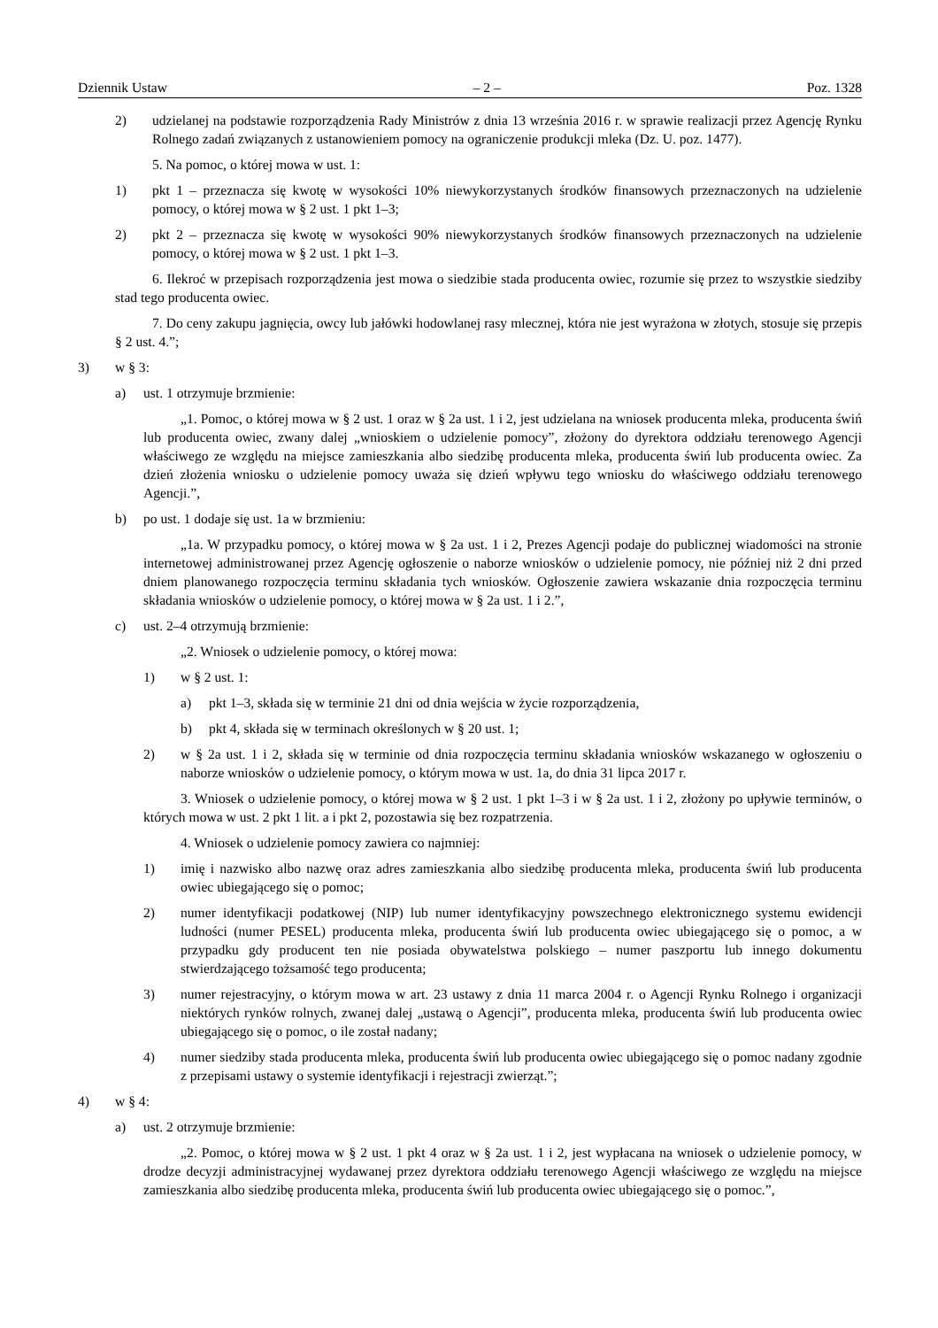Dziennik Ustaw – 2 – Poz. 1328
2) udzielanej na podstawie rozporządzenia Rady Ministrów z dnia 13 września 2016 r. w sprawie realizacji przez Agencję Rynku Rolnego zadań związanych z ustanowieniem pomocy na ograniczenie produkcji mleka (Dz. U. poz. 1477).
5. Na pomoc, o której mowa w ust. 1:
1) pkt 1 – przeznacza się kwotę w wysokości 10% niewykorzystanych środków finansowych przeznaczonych na udzielenie pomocy, o której mowa w § 2 ust. 1 pkt 1–3;
2) pkt 2 – przeznacza się kwotę w wysokości 90% niewykorzystanych środków finansowych przeznaczonych na udzielenie pomocy, o której mowa w § 2 ust. 1 pkt 1–3.
6. Ilekroć w przepisach rozporządzenia jest mowa o siedzibie stada producenta owiec, rozumie się przez to wszystkie siedziby stad tego producenta owiec.
7. Do ceny zakupu jagnięcia, owcy lub jałówki hodowlanej rasy mlecznej, która nie jest wyrażona w złotych, stosuje się przepis § 2 ust. 4.”;
3) w § 3:
a) ust. 1 otrzymuje brzmienie:
„1. Pomoc, o której mowa w § 2 ust. 1 oraz w § 2a ust. 1 i 2, jest udzielana na wniosek producenta mleka, producenta świń lub producenta owiec, zwany dalej „wnioskiem o udzielenie pomocy”, złożony do dyrektora oddziału terenowego Agencji właściwego ze względu na miejsce zamieszkania albo siedzibę producenta mleka, producenta świń lub producenta owiec. Za dzień złożenia wniosku o udzielenie pomocy uważa się dzień wpływu tego wniosku do właściwego oddziału terenowego Agencji.”,
b) po ust. 1 dodaje się ust. 1a w brzmieniu:
„1a. W przypadku pomocy, o której mowa w § 2a ust. 1 i 2, Prezes Agencji podaje do publicznej wiadomości na stronie internetowej administrowanej przez Agencję ogłoszenie o naborze wniosków o udzielenie pomocy, nie później niż 2 dni przed dniem planowanego rozpoczęcia terminu składania tych wniosków. Ogłoszenie zawiera wskazanie dnia rozpoczęcia terminu składania wniosków o udzielenie pomocy, o której mowa w § 2a ust. 1 i 2.”,
c) ust. 2–4 otrzymują brzmienie:
„2. Wniosek o udzielenie pomocy, o której mowa:
1) w § 2 ust. 1:
a) pkt 1–3, składa się w terminie 21 dni od dnia wejścia w życie rozporządzenia,
b) pkt 4, składa się w terminach określonych w § 20 ust. 1;
2) w § 2a ust. 1 i 2, składa się w terminie od dnia rozpoczęcia terminu składania wniosków wskazanego w ogłoszeniu o naborze wniosków o udzielenie pomocy, o którym mowa w ust. 1a, do dnia 31 lipca 2017 r.
3. Wniosek o udzielenie pomocy, o której mowa w § 2 ust. 1 pkt 1–3 i w § 2a ust. 1 i 2, złożony po upływie terminów, o których mowa w ust. 2 pkt 1 lit. a i pkt 2, pozostawia się bez rozpatrzenia.
4. Wniosek o udzielenie pomocy zawiera co najmniej:
1) imię i nazwisko albo nazwę oraz adres zamieszkania albo siedzibę producenta mleka, producenta świń lub producenta owiec ubiegającego się o pomoc;
2) numer identyfikacji podatkowej (NIP) lub numer identyfikacyjny powszechnego elektronicznego systemu ewidencji ludności (numer PESEL) producenta mleka, producenta świń lub producenta owiec ubiegającego się o pomoc, a w przypadku gdy producent ten nie posiada obywatelstwa polskiego – numer paszportu lub innego dokumentu stwierdzającego tożsamość tego producenta;
3) numer rejestracyjny, o którym mowa w art. 23 ustawy z dnia 11 marca 2004 r. o Agencji Rynku Rolnego i organizacji niektórych rynków rolnych, zwanej dalej „ustawą o Agencji”, producenta mleka, producenta świń lub producenta owiec ubiegającego się o pomoc, o ile został nadany;
4) numer siedziby stada producenta mleka, producenta świń lub producenta owiec ubiegającego się o pomoc nadany zgodnie z przepisami ustawy o systemie identyfikacji i rejestracji zwierząt.”;
4) w § 4:
a) ust. 2 otrzymuje brzmienie:
„2. Pomoc, o której mowa w § 2 ust. 1 pkt 4 oraz w § 2a ust. 1 i 2, jest wypłacana na wniosek o udzielenie pomocy, w drodze decyzji administracyjnej wydawanej przez dyrektora oddziału terenowego Agencji właściwego ze względu na miejsce zamieszkania albo siedzibę producenta mleka, producenta świń lub producenta owiec ubiegającego się o pomoc.”,